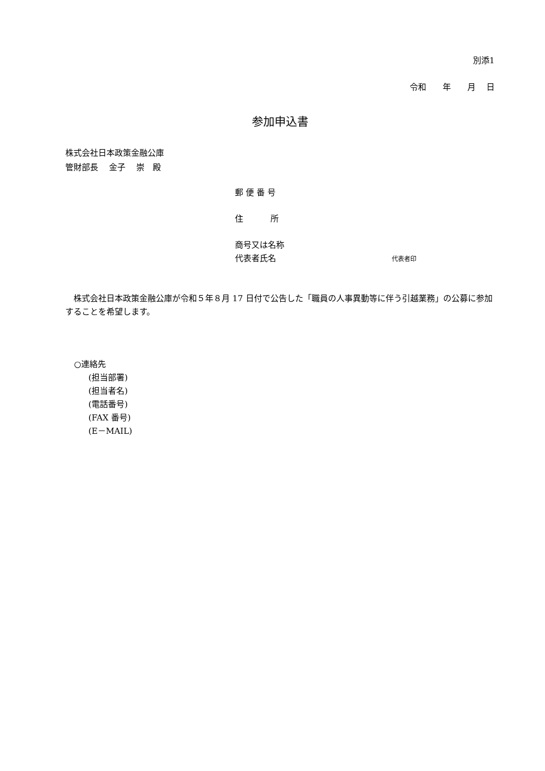別添1
令和　　年　　月　 日
参加申込書
株式会社日本政策金融公庫
管財部長　 金子　 崇　殿
郵 便 番 号
住　　　 所
商号又は名称
代表者氏名 代表者印
　株式会社日本政策金融公庫が令和５年８月 17 日付で公告した「職員の人事異動等に伴う引越業務」の公募に参加することを希望します。
○連絡先
(担当部署)
(担当者名)
(電話番号)
(FAX 番号)
(E－MAIL)